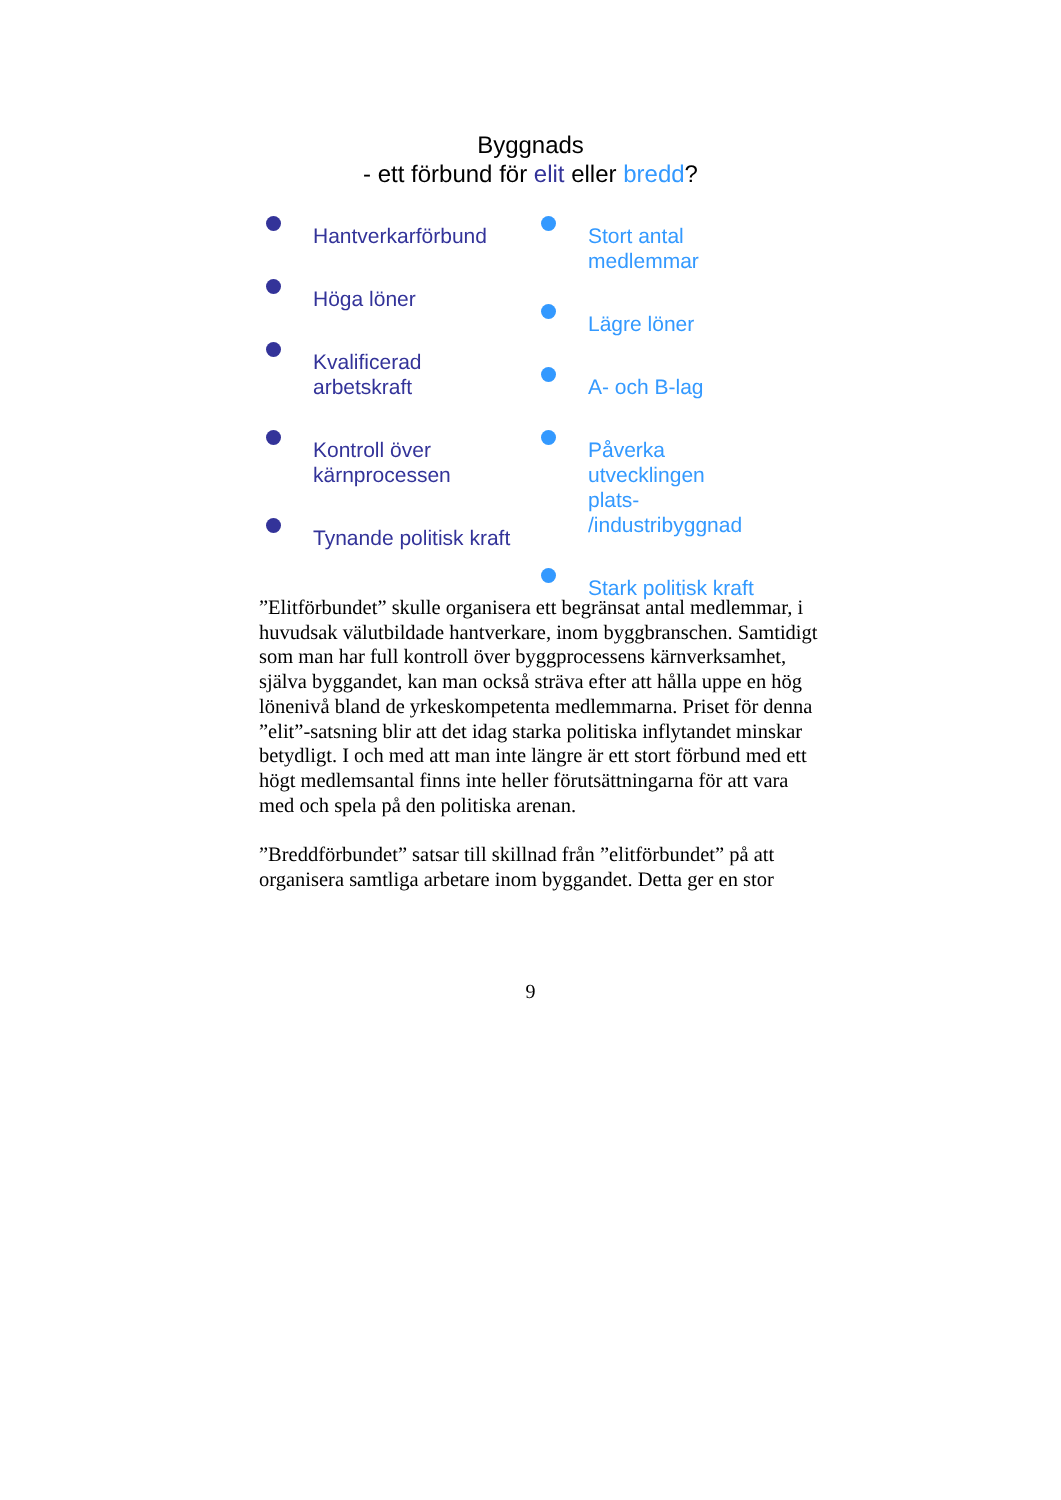Byggnads
- ett förbund för elit eller bredd?
Hantverkarförbund
Höga löner
Kvalificerad
arbetskraft
Kontroll över
kärnprocessen
Tynande politisk kraft
Stort antal
medlemmar
Lägre löner
A- och B-lag
Påverka
utvecklingen
plats-
/industribyggnad
Stark politisk kraft
”Elitförbundet” skulle organisera ett begränsat antal medlemmar, i huvudsak välutbildade hantverkare, inom byggbranschen. Samtidigt som man har full kontroll över byggprocessens kärnverksamhet, själva byggandet, kan man också sträva efter att hålla uppe en hög lönenivå bland de yrkeskompetenta medlemmarna. Priset för denna ”elit”-satsning blir att det idag starka politiska inflytandet minskar betydligt. I och med att man inte längre är ett stort förbund med ett högt medlemsantal finns inte heller förutsättningarna för att vara med och spela på den politiska arenan.
”Breddförbundet” satsar till skillnad från ”elitförbundet” på att organisera samtliga arbetare inom byggandet. Detta ger en stor
9